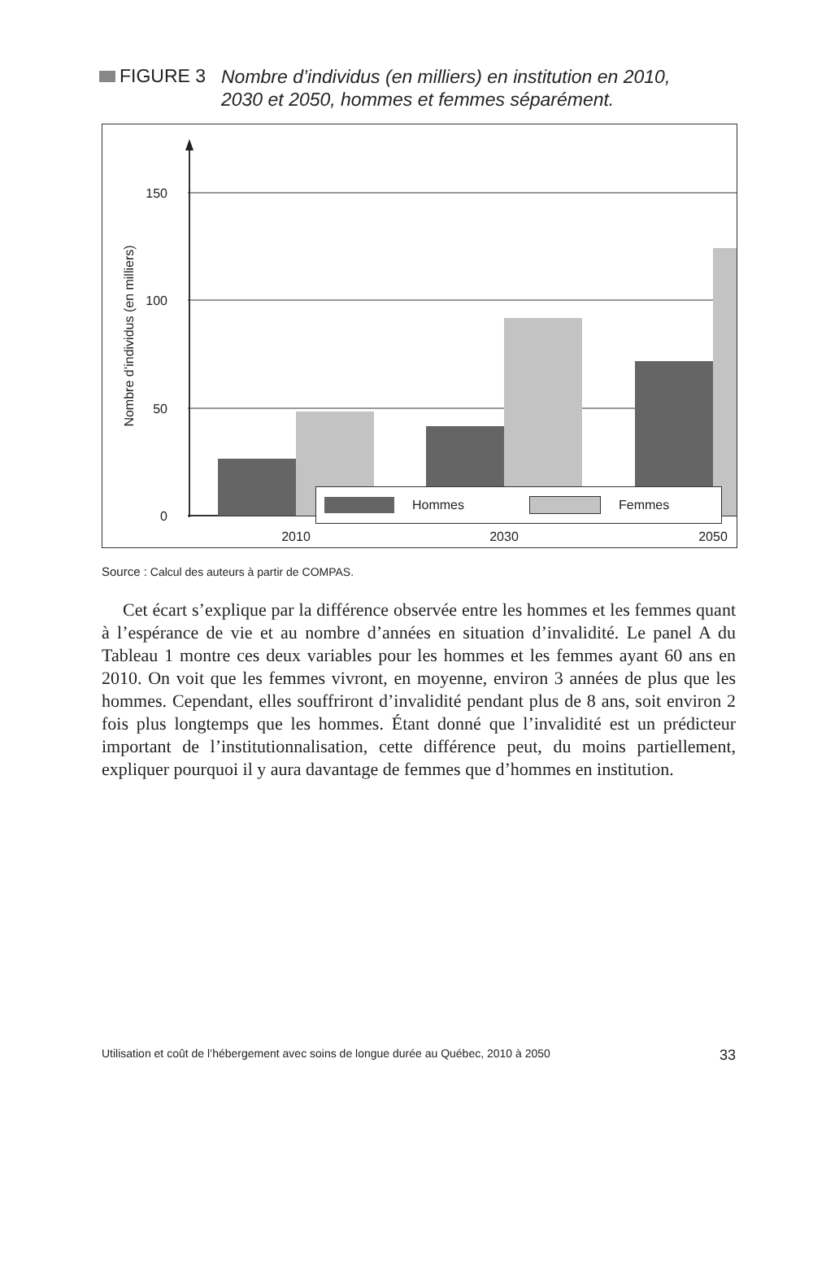FIGURE 3
Nombre d’individus (en milliers) en institution en 2010, 2030 et 2050, hommes et femmes séparément.
150
100
50
0
Nombre d’individus (en milliers)
2010
2030
2050
Hommes Femmes
Source : Calcul des auteurs à partir de COMPAS.
Cet écart s’explique par la différence observée entre les hommes et les femmes quant à l’espérance de vie et au nombre d’années en situation d’invalidité. Le panel A du Tableau 1 montre ces deux variables pour les hommes et les femmes ayant 60 ans en 2010. On voit que les femmes vivront, en moyenne, environ 3 années de plus que les hommes. Cependant, elles souffriront d’invalidité pendant plus de 8 ans, soit environ 2 fois plus longtemps que les hommes. Étant donné que l’invalidité est un prédicteur important de l’institutionnalisation, cette différence peut, du moins partiellement, expliquer pourquoi il y aura davantage de femmes que d’hommes en institution.
Utilisation et coût de l’hébergement avec soins de longue durée au Québec, 2010 à 2050 33